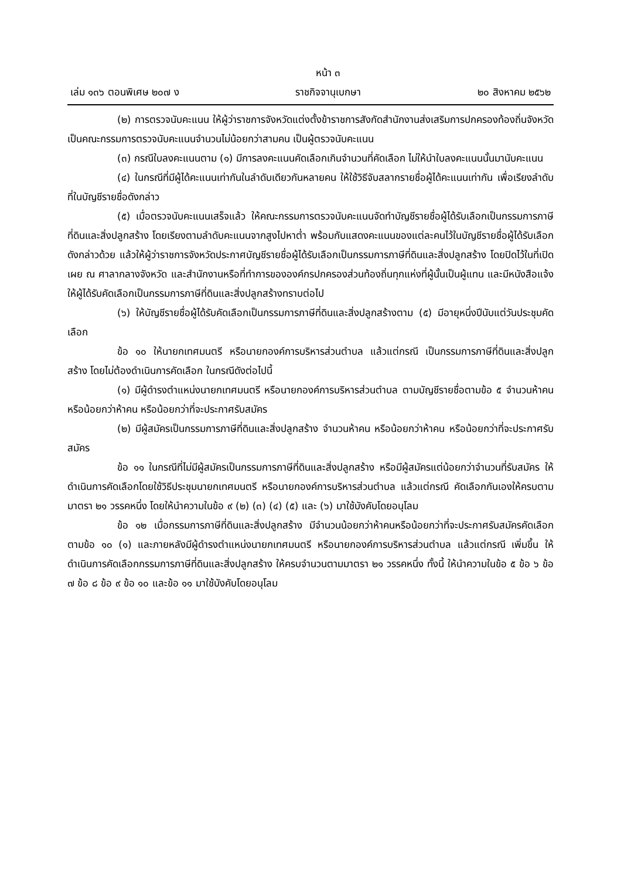หน้า ๓
เล่ม ๑๓๖ ตอนพิเศษ ๒๐๗ ง ราชกิจจานุเบกษา ๒๐ สิงหาคม ๒๕๖๒
(๒) การตรวจนับคะแนน ให้ผู้ว่าราชการจังหวัดแต่งตั้งข้าราชการสังกัดสำนักงานส่งเสริมการปกครองท้องถิ่นจังหวัด เป็นคณะกรรมการตรวจนับคะแนนจำนวนไม่น้อยกว่าสามคน เป็นผู้ตรวจนับคะแนน
(๓) กรณีใบลงคะแนนตาม (๑) มีการลงคะแนนคัดเลือกเกินจำนวนที่คัดเลือก ไม่ให้นำใบลงคะแนนนั้นมานับคะแนน
(๔) ในกรณีที่มีผู้ได้คะแนนเท่ากันในลำดับเดียวกันหลายคน ให้ใช้วิธีจับสลากรายชื่อผู้ได้คะแนนเท่ากัน เพื่อเรียงลำดับที่ในบัญชีรายชื่อดังกล่าว
(๕) เมื่อตรวจนับคะแนนเสร็จแล้ว ให้คณะกรรมการตรวจนับคะแนนจัดทำบัญชีรายชื่อผู้ได้รับเลือกเป็นกรรมการภาษีที่ดินและสิ่งปลูกสร้าง โดยเรียงตามลำดับคะแนนจากสูงไปหาต่ำ พร้อมกับแสดงคะแนนของแต่ละคนไว้ในบัญชีรายชื่อผู้ได้รับเลือกดังกล่าวด้วย แล้วให้ผู้ว่าราชการจังหวัดประกาศบัญชีรายชื่อผู้ได้รับเลือกเป็นกรรมการภาษีที่ดินและสิ่งปลูกสร้าง โดยปิดไว้ในที่เปิดเผย ณ ศาลากลางจังหวัด และสำนักงานหรือที่ทำการขององค์กรปกครองส่วนท้องถิ่นทุกแห่งที่ผู้นั้นเป็นผู้แทน และมีหนังสือแจ้งให้ผู้ได้รับคัดเลือกเป็นกรรมการภาษีที่ดินและสิ่งปลูกสร้างทราบต่อไป
(๖) ให้บัญชีรายชื่อผู้ได้รับคัดเลือกเป็นกรรมการภาษีที่ดินและสิ่งปลูกสร้างตาม (๕) มีอายุหนึ่งปีนับแต่วันประชุมคัดเลือก
ข้อ ๑๐ ให้นายกเทศมนตรี หรือนายกองค์การบริหารส่วนตำบล แล้วแต่กรณี เป็นกรรมการภาษีที่ดินและสิ่งปลูกสร้าง โดยไม่ต้องดำเนินการคัดเลือก ในกรณีดังต่อไปนี้
(๑) มีผู้ดำรงตำแหน่งนายกเทศมนตรี หรือนายกองค์การบริหารส่วนตำบล ตามบัญชีรายชื่อตามข้อ ๕ จำนวนห้าคน หรือน้อยกว่าห้าคน หรือน้อยกว่าที่จะประกาศรับสมัคร
(๒) มีผู้สมัครเป็นกรรมการภาษีที่ดินและสิ่งปลูกสร้าง จำนวนห้าคน หรือน้อยกว่าห้าคน หรือน้อยกว่าที่จะประกาศรับสมัคร
ข้อ ๑๑ ในกรณีที่ไม่มีผู้สมัครเป็นกรรมการภาษีที่ดินและสิ่งปลูกสร้าง หรือมีผู้สมัครแต่น้อยกว่าจำนวนที่รับสมัคร ให้ดำเนินการคัดเลือกโดยใช้วิธีประชุมนายกเทศมนตรี หรือนายกองค์การบริหารส่วนตำบล แล้วแต่กรณี คัดเลือกกันเองให้ครบตามมาตรา ๒๑ วรรคหนึ่ง โดยให้นำความในข้อ ๙ (๒) (๓) (๔) (๕) และ (๖) มาใช้บังคับโดยอนุโลม
ข้อ ๑๒ เมื่อกรรมการภาษีที่ดินและสิ่งปลูกสร้าง มีจำนวนน้อยกว่าห้าคนหรือน้อยกว่าที่จะประกาศรับสมัครคัดเลือกตามข้อ ๑๐ (๑) และภายหลังมีผู้ดำรงตำแหน่งนายกเทศมนตรี หรือนายกองค์การบริหารส่วนตำบล แล้วแต่กรณี เพิ่มขึ้น ให้ดำเนินการคัดเลือกกรรมการภาษีที่ดินและสิ่งปลูกสร้าง ให้ครบจำนวนตามมาตรา ๒๑ วรรคหนึ่ง ทั้งนี้ ให้นำความในข้อ ๕ ข้อ ๖ ข้อ ๗ ข้อ ๘ ข้อ ๙ ข้อ ๑๐ และข้อ ๑๑ มาใช้บังคับโดยอนุโลม